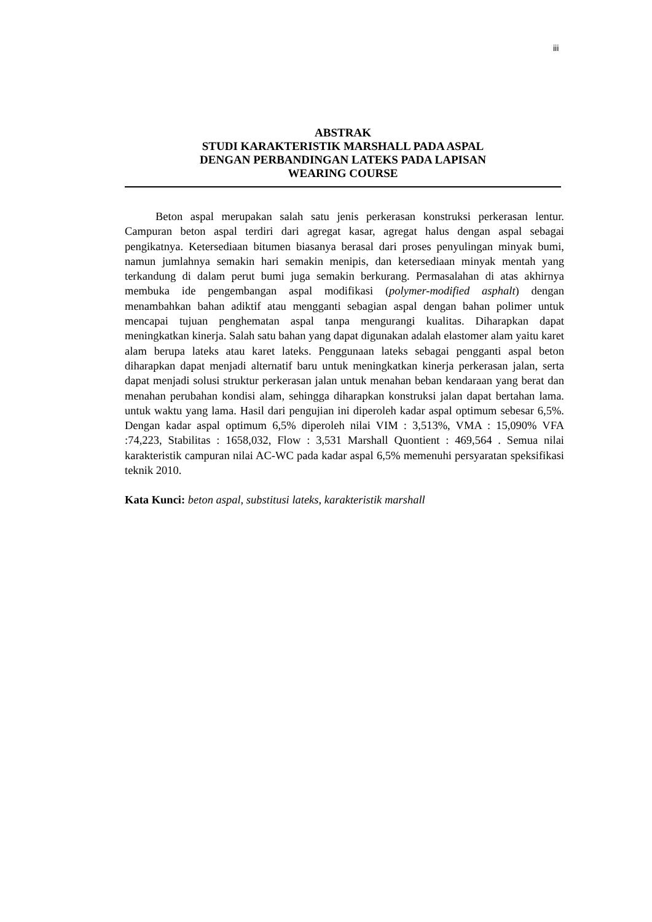iii
ABSTRAK
STUDI KARAKTERISTIK MARSHALL PADA ASPAL
DENGAN PERBANDINGAN LATEKS PADA LAPISAN
WEARING COURSE
Beton aspal merupakan salah satu jenis perkerasan konstruksi perkerasan lentur. Campuran beton aspal terdiri dari agregat kasar, agregat halus dengan aspal sebagai pengikatnya. Ketersediaan bitumen biasanya berasal dari proses penyulingan minyak bumi, namun jumlahnya semakin hari semakin menipis, dan ketersediaan minyak mentah yang terkandung di dalam perut bumi juga semakin berkurang. Permasalahan di atas akhirnya membuka ide pengembangan aspal modifikasi (polymer-modified asphalt) dengan menambahkan bahan adiktif atau mengganti sebagian aspal dengan bahan polimer untuk mencapai tujuan penghematan aspal tanpa mengurangi kualitas. Diharapkan dapat meningkatkan kinerja. Salah satu bahan yang dapat digunakan adalah elastomer alam yaitu karet alam berupa lateks atau karet lateks. Penggunaan lateks sebagai pengganti aspal beton diharapkan dapat menjadi alternatif baru untuk meningkatkan kinerja perkerasan jalan, serta dapat menjadi solusi struktur perkerasan jalan untuk menahan beban kendaraan yang berat dan menahan perubahan kondisi alam, sehingga diharapkan konstruksi jalan dapat bertahan lama. untuk waktu yang lama. Hasil dari pengujian ini diperoleh kadar aspal optimum sebesar 6,5%. Dengan kadar aspal optimum 6,5% diperoleh nilai VIM : 3,513%, VMA : 15,090% VFA :74,223, Stabilitas : 1658,032, Flow : 3,531 Marshall Quontient : 469,564 . Semua nilai karakteristik campuran nilai AC-WC pada kadar aspal 6,5% memenuhi persyaratan speksifikasi teknik 2010.
Kata Kunci: beton aspal, substitusi lateks, karakteristik marshall